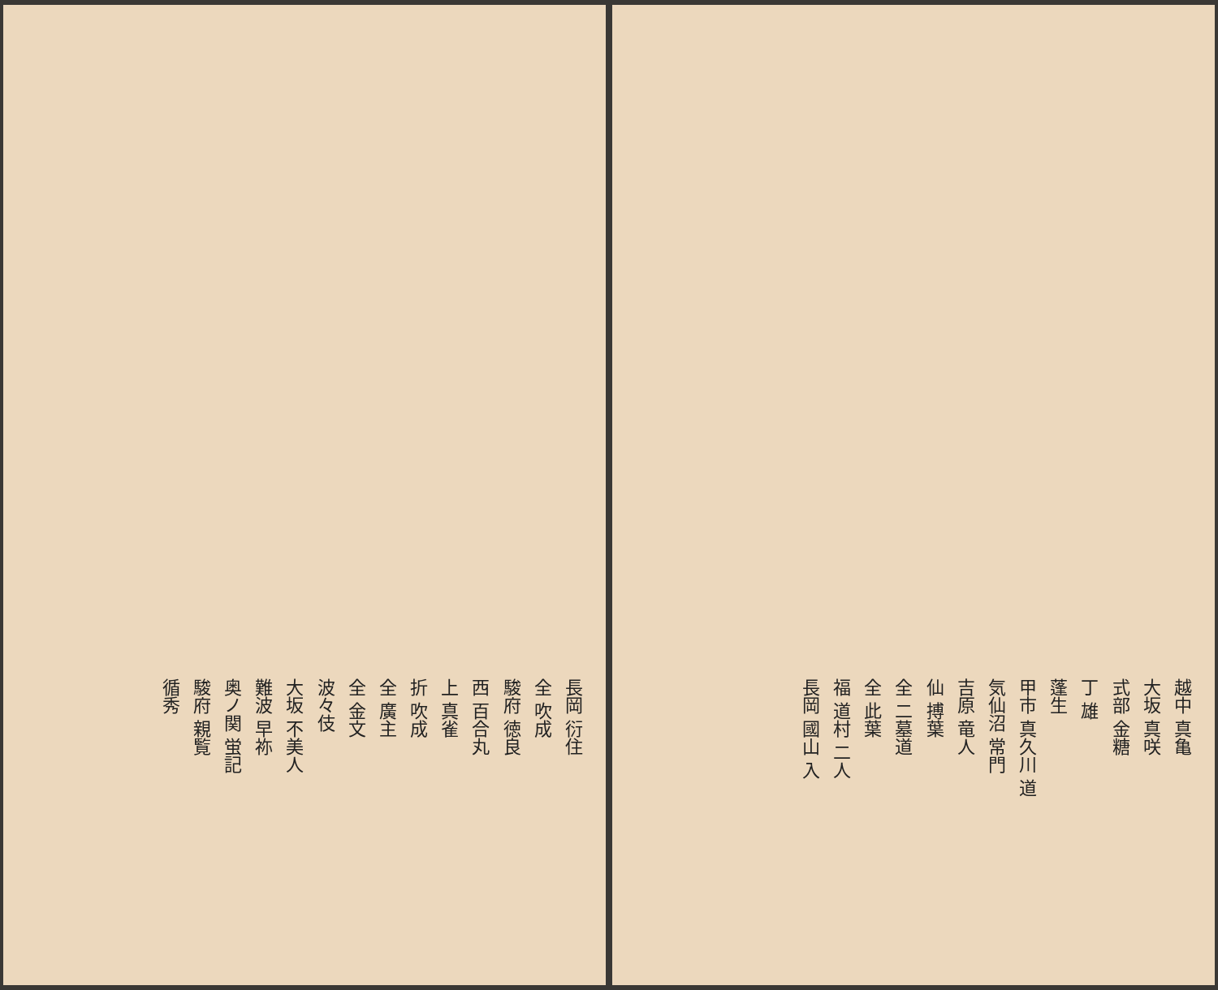長岡 衍住
全 吹成
駿府 徳良
西 百合丸
上 真雀
折 吹成
全 廣主
全 金文
波々伎
大坂 不美人
難波 早祢
奥ノ関 蛍記
駿府 親覧
循秀
越中 真亀
大坂 真咲
式部 金糖
丁 雄
蓬生
甲市 真久川 道
気仙沼 常門
吉原 竜人
仙 搏葉
全 二墓道
全 此葉
福 道村 二人
長岡 國山 入